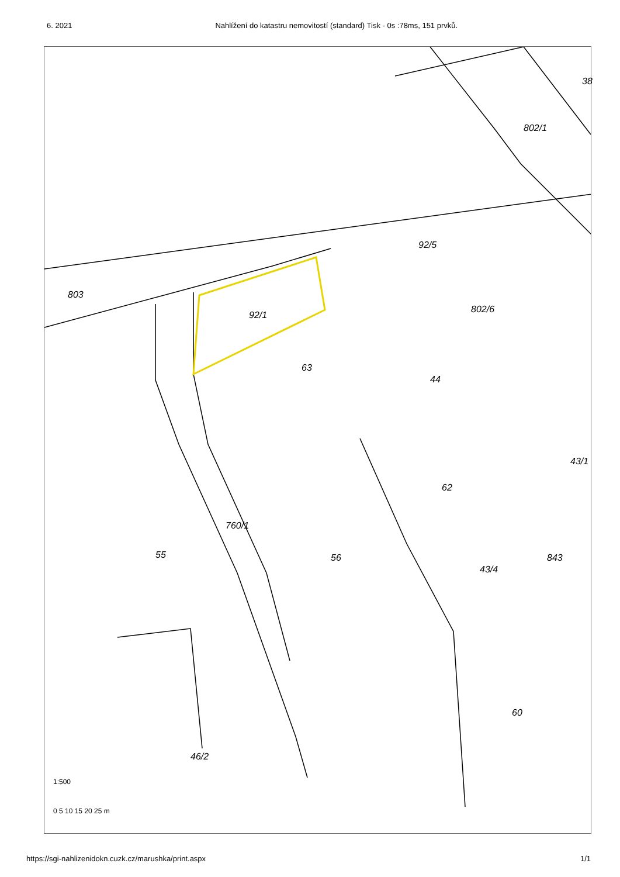6. 2021 Nahlížení do katastru nemovitostí (standard) Tisk - 0s :78ms, 151 prvků.
803
92/1
92/5
38
802/1
802/6
63
44
43/1
62
760/1
55 56 843
43/4
60
46/2
1:500
0 5 10 15 20 25 m
https://sgi-nahlizenidokn.cuzk.cz/marushka/print.aspx 1/1